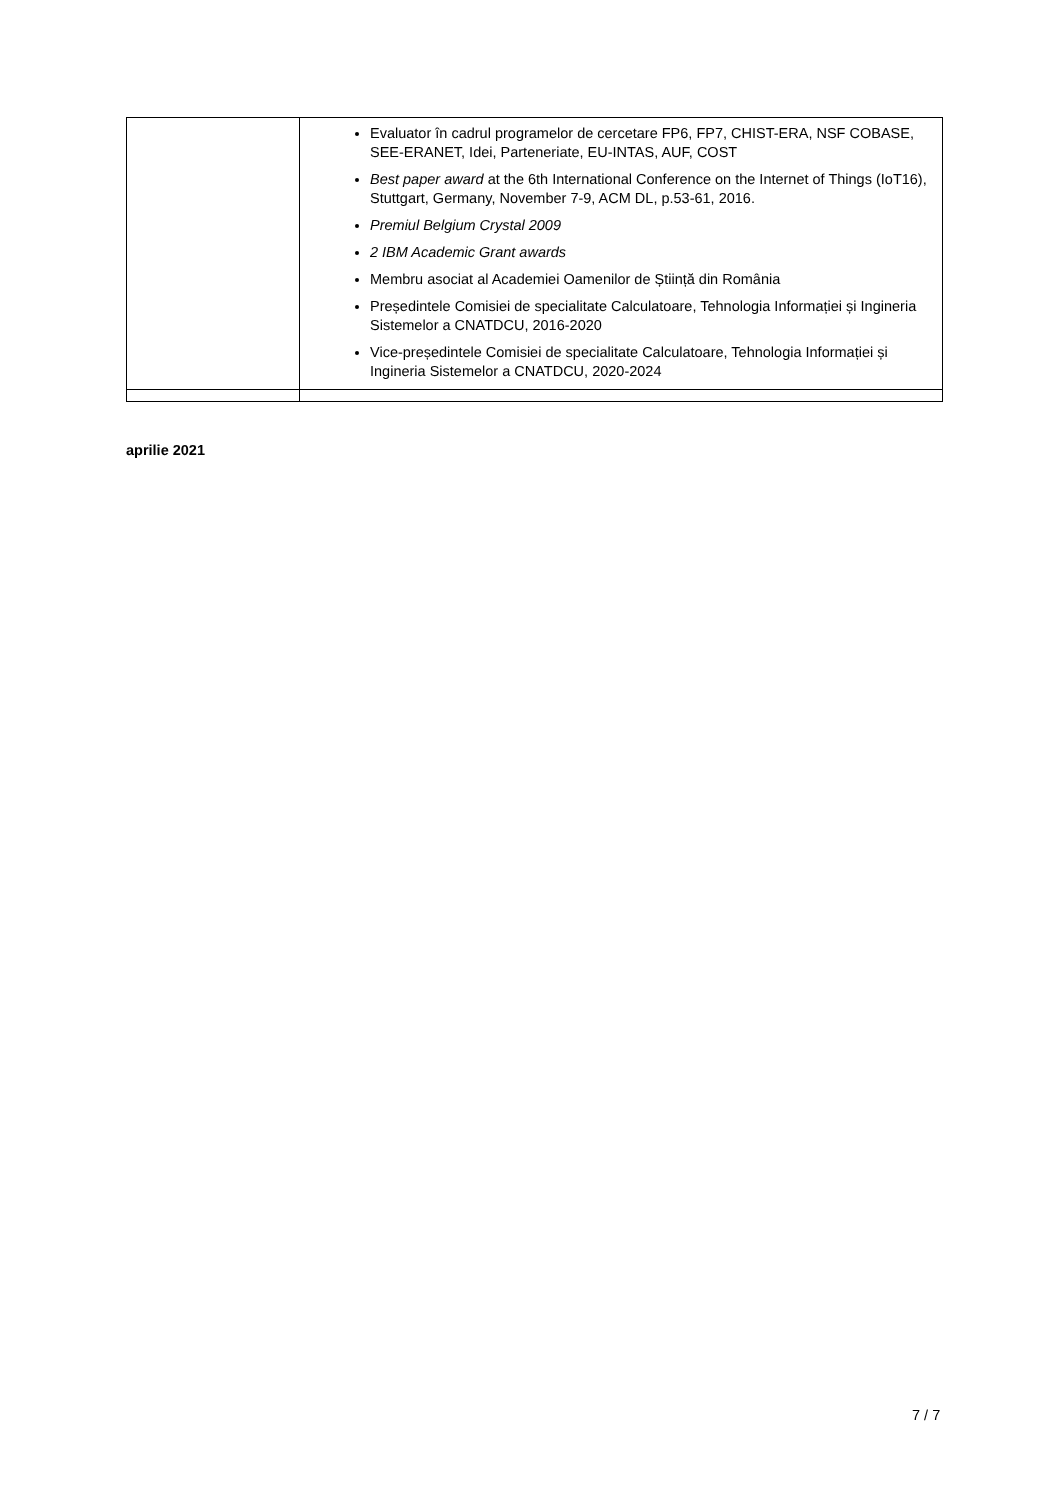| | Evaluator în cadrul programelor de cercetare FP6, FP7, CHIST-ERA, NSF COBASE, SEE-ERANET, Idei, Parteneriate, EU-INTAS, AUF, COST Best paper award at the 6th International Conference on the Internet of Things (IoT16), Stuttgart, Germany, November 7-9, ACM DL, p.53-61, 2016. Premiul Belgium Crystal 2009 2 IBM Academic Grant awards Membru asociat al Academiei Oamenilor de Știință din România Președintele Comisiei de specialitate Calculatoare, Tehnologia Informației și Ingineria Sistemelor a CNATDCU, 2016-2020 Vice-președintele Comisiei de specialitate Calculatoare, Tehnologia Informației și Ingineria Sistemelor a CNATDCU, 2020-2024 |
aprilie 2021
7 / 7